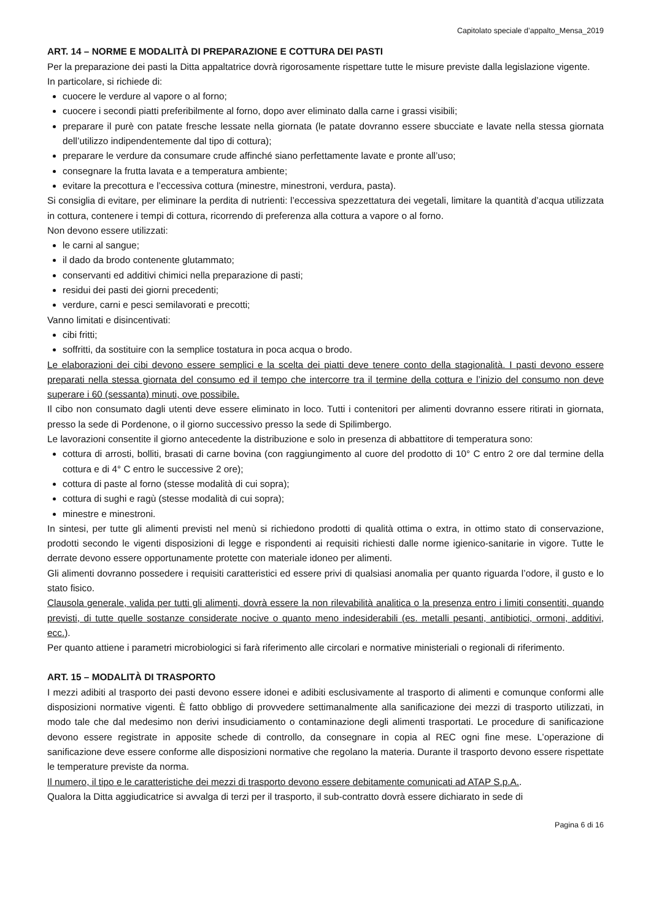Capitolato speciale d’appalto_Mensa_2019
ART. 14 – NORME E MODALITÀ DI PREPARAZIONE E COTTURA DEI PASTI
Per la preparazione dei pasti la Ditta appaltatrice dovrà rigorosamente rispettare tutte le misure previste dalla legislazione vigente.
In particolare, si richiede di:
cuocere le verdure al vapore o al forno;
cuocere i secondi piatti preferibilmente al forno, dopo aver eliminato dalla carne i grassi visibili;
preparare il purè con patate fresche lessate nella giornata (le patate dovranno essere sbucciate e lavate nella stessa giornata dell’utilizzo indipendentemente dal tipo di cottura);
preparare le verdure da consumare crude affinché siano perfettamente lavate e pronte all’uso;
consegnare la frutta lavata e a temperatura ambiente;
evitare la precottura e l’eccessiva cottura (minestre, minestroni, verdura, pasta).
Si consiglia di evitare, per eliminare la perdita di nutrienti: l’eccessiva spezzettatura dei vegetali, limitare la quantità d’acqua utilizzata in cottura, contenere i tempi di cottura, ricorrendo di preferenza alla cottura a vapore o al forno.
Non devono essere utilizzati:
le carni al sangue;
il dado da brodo contenente glutammato;
conservanti ed additivi chimici nella preparazione di pasti;
residui dei pasti dei giorni precedenti;
verdure, carni e pesci semilavorati e precotti;
Vanno limitati e disincentivati:
cibi fritti;
soffritti, da sostituire con la semplice tostatura in poca acqua o brodo.
Le elaborazioni dei cibi devono essere semplici e la scelta dei piatti deve tenere conto della stagionalità. I pasti devono essere preparati nella stessa giornata del consumo ed il tempo che intercorre tra il termine della cottura e l’inizio del consumo non deve superare i 60 (sessanta) minuti, ove possibile.
Il cibo non consumato dagli utenti deve essere eliminato in loco. Tutti i contenitori per alimenti dovranno essere ritirati in giornata, presso la sede di Pordenone, o il giorno successivo presso la sede di Spilimbergo.
Le lavorazioni consentite il giorno antecedente la distribuzione e solo in presenza di abbattitore di temperatura sono:
cottura di arrosti, bolliti, brasati di carne bovina (con raggiungimento al cuore del prodotto di 10° C entro 2 ore dal termine della cottura e di 4° C entro le successive 2 ore);
cottura di paste al forno (stesse modalità di cui sopra);
cottura di sughi e ragù (stesse modalità di cui sopra);
minestre e minestroni.
In sintesi, per tutte gli alimenti previsti nel menù si richiedono prodotti di qualità ottima o extra, in ottimo stato di conservazione, prodotti secondo le vigenti disposizioni di legge e rispondenti ai requisiti richiesti dalle norme igienico-sanitarie in vigore. Tutte le derrate devono essere opportunamente protette con materiale idoneo per alimenti.
Gli alimenti dovranno possedere i requisiti caratteristici ed essere privi di qualsiasi anomalia per quanto riguarda l’odore, il gusto e lo stato fisico.
Clausola generale, valida per tutti gli alimenti, dovrà essere la non rilevabilità analitica o la presenza entro i limiti consentiti, quando previsti, di tutte quelle sostanze considerate nocive o quanto meno indesiderabili (es. metalli pesanti, antibiotici, ormoni, additivi, ecc.).
Per quanto attiene i parametri microbiologici si farà riferimento alle circolari e normative ministeriali o regionali di riferimento.
ART. 15 – MODALITÀ DI TRASPORTO
I mezzi adibiti al trasporto dei pasti devono essere idonei e adibiti esclusivamente al trasporto di alimenti e comunque conformi alle disposizioni normative vigenti. È fatto obbligo di provvedere settimanalmente alla sanificazione dei mezzi di trasporto utilizzati, in modo tale che dal medesimo non derivi insudiciamento o contaminazione degli alimenti trasportati. Le procedure di sanificazione devono essere registrate in apposite schede di controllo, da consegnare in copia al REC ogni fine mese. L’operazione di sanificazione deve essere conforme alle disposizioni normative che regolano la materia. Durante il trasporto devono essere rispettate le temperature previste da norma.
Il numero, il tipo e le caratteristiche dei mezzi di trasporto devono essere debitamente comunicati ad ATAP S.p.A..
Qualora la Ditta aggiudicatrice si avvalga di terzi per il trasporto, il sub-contratto dovrà essere dichiarato in sede di
Pagina 6 di 16